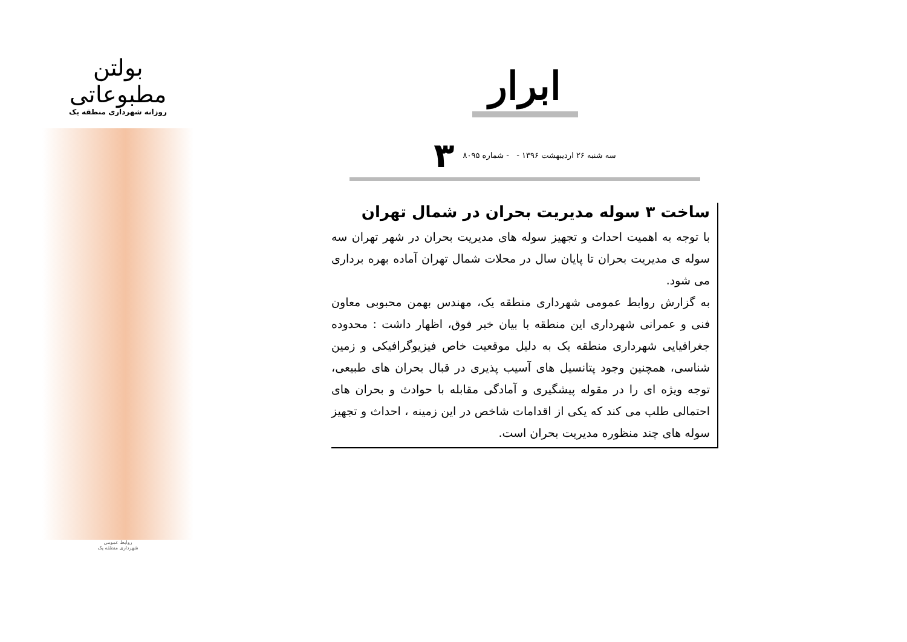بولتن مطبوعاتی
روزانه شهرداری منطقه یک
روابط عمومی
شهرداری منطقه یک
ابرار
سه شنبه ۲۶ اردیبهشت ۱۳۹۶ - - شماره ۸۰۹۵ ۳
ساخت ۳ سوله مدیریت بحران در شمال تهران
با توجه به اهمیت احداث و تجهیز سوله های مدیریت بحران در شهر تهران سه سوله ی مدیریت بحران تا پایان سال در محلات شمال تهران آماده بهره برداری می شود.
به گزارش روابط عمومی شهرداری منطقه یک، مهندس بهمن محبوبی معاون فنی و عمرانی شهرداری این منطقه با بیان خبر فوق، اظهار داشت : محدوده جغرافیایی شهرداری منطقه یک به دلیل موقعیت خاص فیزیوگرافیکی و زمین شناسی، همچنین وجود پتانسیل های آسیب پذیری در قبال بحران های طبیعی، توجه ویژه ای را در مقوله پیشگیری و آمادگی مقابله با حوادث و بحران های احتمالی طلب می کند که یکی از اقدامات شاخص در این زمینه ، احداث و تجهیز سوله های چند منظوره مدیریت بحران است.